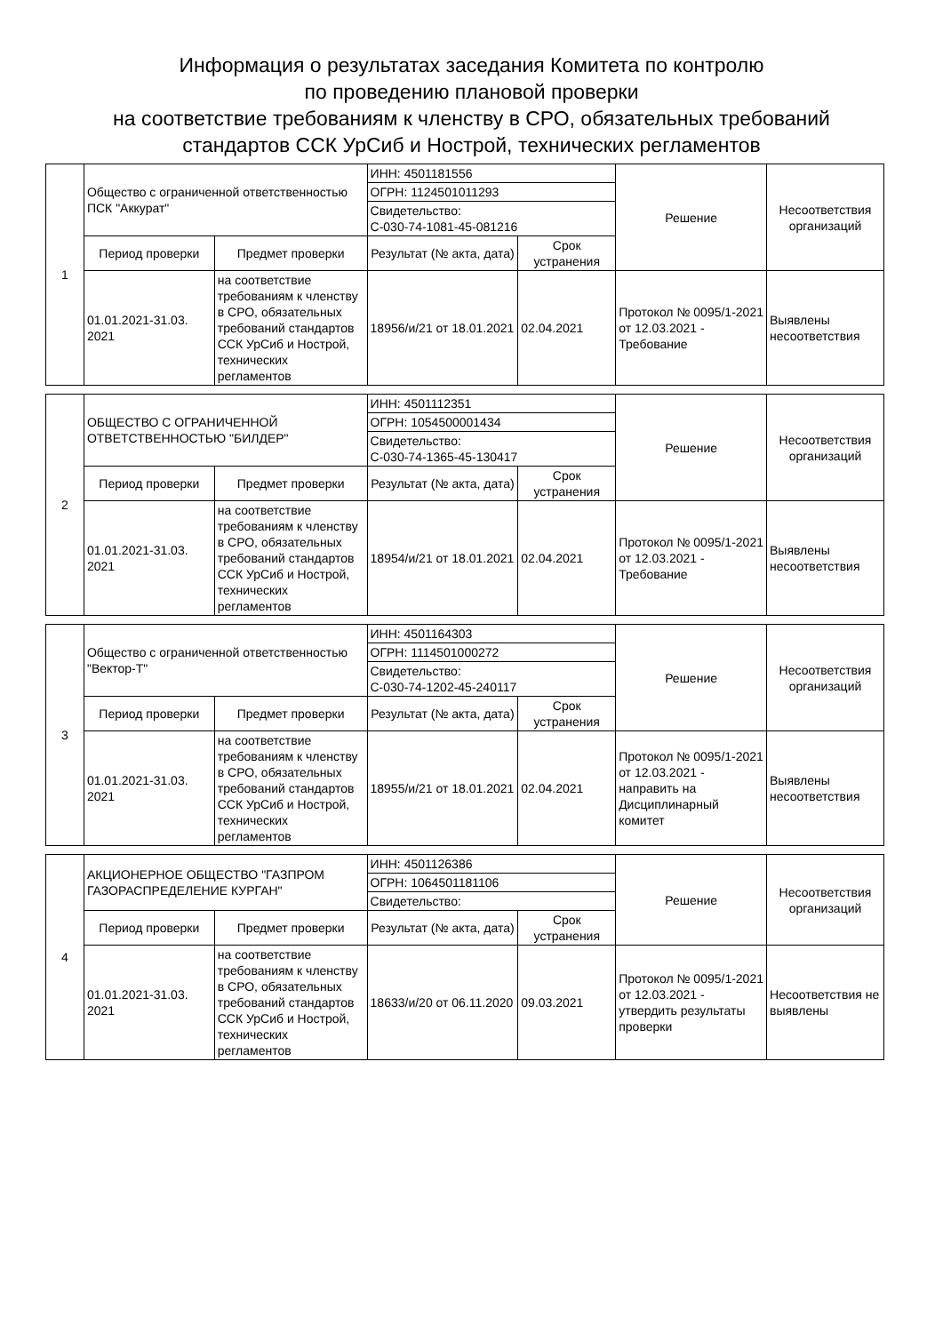Информация о результатах заседания Комитета по контролю
по проведению плановой проверки
на соответствие требованиям к членству в СРО, обязательных требований
стандартов ССК УрСиб и Нострой, технических регламентов
| 1 | Общество с ограниченной ответственностью ПСК "Аккурат" | | ИНН: 4501181556 | | Решение | Несоответствия организаций |
| | | | ОГРН: 1124501011293 | | | |
| | | | Свидетельство: С-030-74-1081-45-081216 | | | |
| | Период проверки | Предмет проверки | Результат (№ акта, дата) | Срок устранения | | |
| | 01.01.2021-31.03. 2021 | на соответствие требованиям к членству в СРО, обязательных требований стандартов ССК УрСиб и Нострой, технических регламентов | 18956/и/21 от 18.01.2021 | 02.04.2021 | Протокол № 0095/1-2021 от 12.03.2021 - Требование | Выявлены несоответствия |
| 2 | ОБЩЕСТВО С ОГРАНИЧЕННОЙ ОТВЕТСТВЕННОСТЬЮ "БИЛДЕР" | | ИНН: 4501112351 | | Решение | Несоответствия организаций |
| | | | ОГРН: 1054500001434 | | | |
| | | | Свидетельство: С-030-74-1365-45-130417 | | | |
| | Период проверки | Предмет проверки | Результат (№ акта, дата) | Срок устранения | | |
| | 01.01.2021-31.03. 2021 | на соответствие требованиям к членству в СРО, обязательных требований стандартов ССК УрСиб и Нострой, технических регламентов | 18954/и/21 от 18.01.2021 | 02.04.2021 | Протокол № 0095/1-2021 от 12.03.2021 - Требование | Выявлены несоответствия |
| 3 | Общество с ограниченной ответственностью "Вектор-Т" | | ИНН: 4501164303 | | Решение | Несоответствия организаций |
| | | | ОГРН: 1114501000272 | | | |
| | | | Свидетельство: С-030-74-1202-45-240117 | | | |
| | Период проверки | Предмет проверки | Результат (№ акта, дата) | Срок устранения | | |
| | 01.01.2021-31.03. 2021 | на соответствие требованиям к членству в СРО, обязательных требований стандартов ССК УрСиб и Нострой, технических регламентов | 18955/и/21 от 18.01.2021 | 02.04.2021 | Протокол № 0095/1-2021 от 12.03.2021 - направить на Дисциплинарный комитет | Выявлены несоответствия |
| 4 | АКЦИОНЕРНОЕ ОБЩЕСТВО "ГАЗПРОМ ГАЗОРАСПРЕДЕЛЕНИЕ КУРГАН" | | ИНН: 4501126386 | | Решение | Несоответствия организаций |
| | | | ОГРН: 1064501181106 | | | |
| | | | Свидетельство: | | | |
| | Период проверки | Предмет проверки | Результат (№ акта, дата) | Срок устранения | | |
| | 01.01.2021-31.03. 2021 | на соответствие требованиям к членству в СРО, обязательных требований стандартов ССК УрСиб и Нострой, технических регламентов | 18633/и/20 от 06.11.2020 | 09.03.2021 | Протокол № 0095/1-2021 от 12.03.2021 - утвердить результаты проверки | Несоответствия не выявлены |